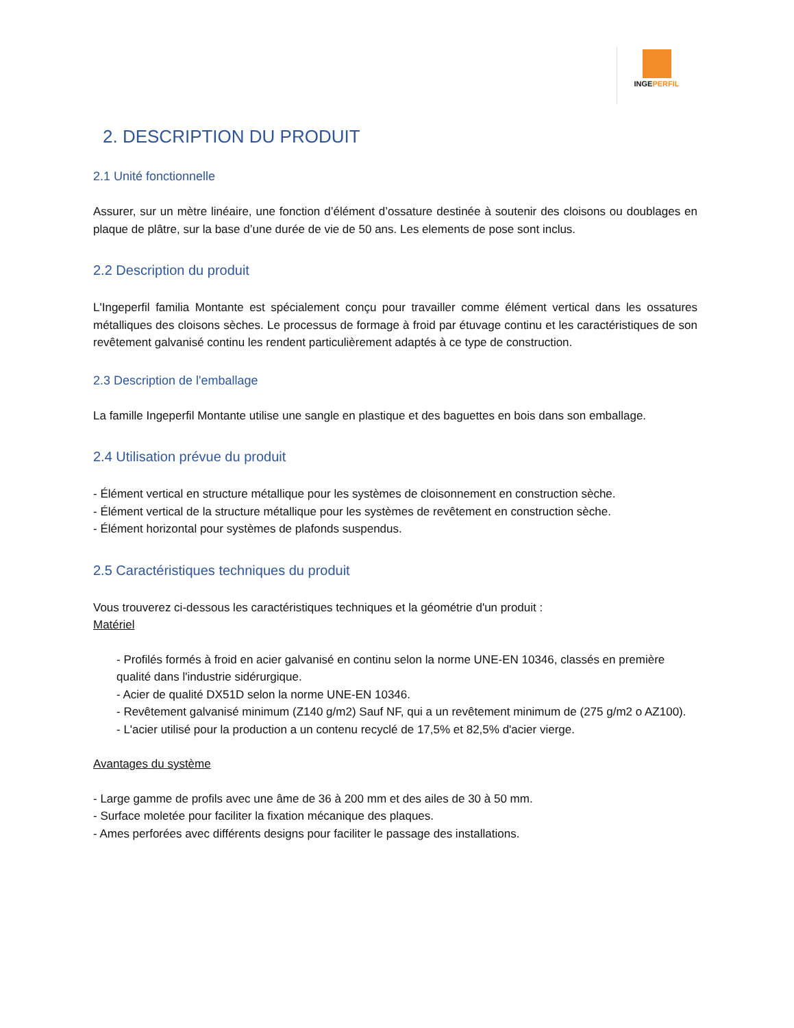INGEPERFIL
2. DESCRIPTION DU PRODUIT
2.1 Unité fonctionnelle
Assurer, sur un mètre linéaire, une fonction d’élément d’ossature destinée à soutenir des cloisons ou doublages en plaque de plâtre, sur la base d’une durée de vie de 50 ans. Les elements de pose sont inclus.
2.2 Description du produit
L'Ingeperfil familia Montante est spécialement conçu pour travailler comme élément vertical dans les ossatures métalliques des cloisons sèches. Le processus de formage à froid par étuvage continu et les caractéristiques de son revêtement galvanisé continu les rendent particulièrement adaptés à ce type de construction.
2.3 Description de l'emballage
La famille Ingeperfil Montante utilise une sangle en plastique et des baguettes en bois dans son emballage.
2.4 Utilisation prévue du produit
- Élément vertical en structure métallique pour les systèmes de cloisonnement en construction sèche.
- Élément vertical de la structure métallique pour les systèmes de revêtement en construction sèche.
- Élément horizontal pour systèmes de plafonds suspendus.
2.5 Caractéristiques techniques du produit
Vous trouverez ci-dessous les caractéristiques techniques et la géométrie d'un produit :
Matériel
- Profilés formés à froid en acier galvanisé en continu selon la norme UNE-EN 10346, classés en première qualité dans l'industrie sidérurgique.
- Acier de qualité DX51D selon la norme UNE-EN 10346.
- Revêtement galvanisé minimum (Z140 g/m2) Sauf NF, qui a un revêtement minimum de (275 g/m2 o AZ100).
- L'acier utilisé pour la production a un contenu recyclé de 17,5% et 82,5% d'acier vierge.
Avantages du système
- Large gamme de profils avec une âme de 36 à 200 mm et des ailes de 30 à 50 mm.
- Surface moletée pour faciliter la fixation mécanique des plaques.
- Ames perforées avec différents designs pour faciliter le passage des installations.